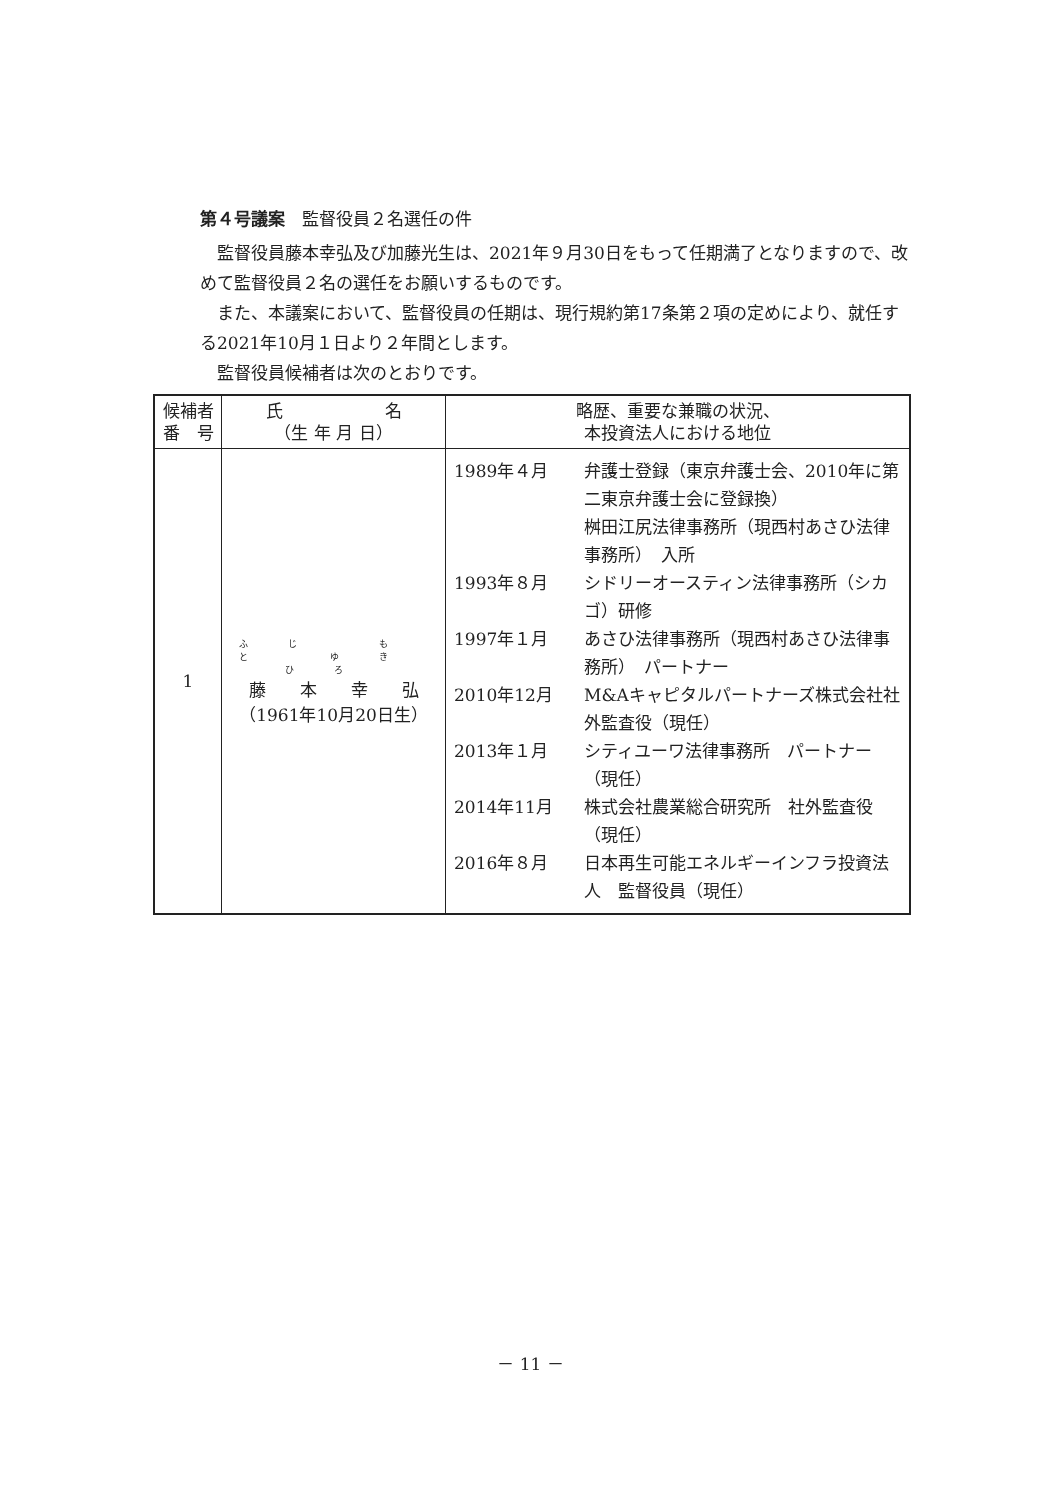第４号議案　監督役員２名選任の件
監督役員藤本幸弘及び加藤光生は、2021年９月30日をもって任期満了となりますので、改めて監督役員２名の選任をお願いするものです。
また、本議案において、監督役員の任期は、現行規約第17条第２項の定めにより、就任する2021年10月１日より２年間とします。
監督役員候補者は次のとおりです。
| 候補者 番 号 | 氏 名 （生 年 月 日） | 略歴、重要な兼職の状況、 本投資法人における地位 |
| --- | --- | --- |
| 1 | ふじ もと ゆき ひろ 藤 本 幸 弘 （1961年10月20日生） | 1989年４月 弁護士登録（東京弁護士会、2010年に第二東京弁護士会に登録換） 桝田江尻法律事務所（現西村あさひ法律事務所） 入所 1993年８月 シドリーオースティン法律事務所（シカゴ）研修 1997年１月 あさひ法律事務所（現西村あさひ法律事務所） パートナー 2010年12月 M&Aキャピタルパートナーズ株式会社社外監査役（現任） 2013年１月 シティユーワ法律事務所 パートナー（現任） 2014年11月 株式会社農業総合研究所 社外監査役（現任） 2016年８月 日本再生可能エネルギーインフラ投資法人 監督役員（現任） |
－ 11 －